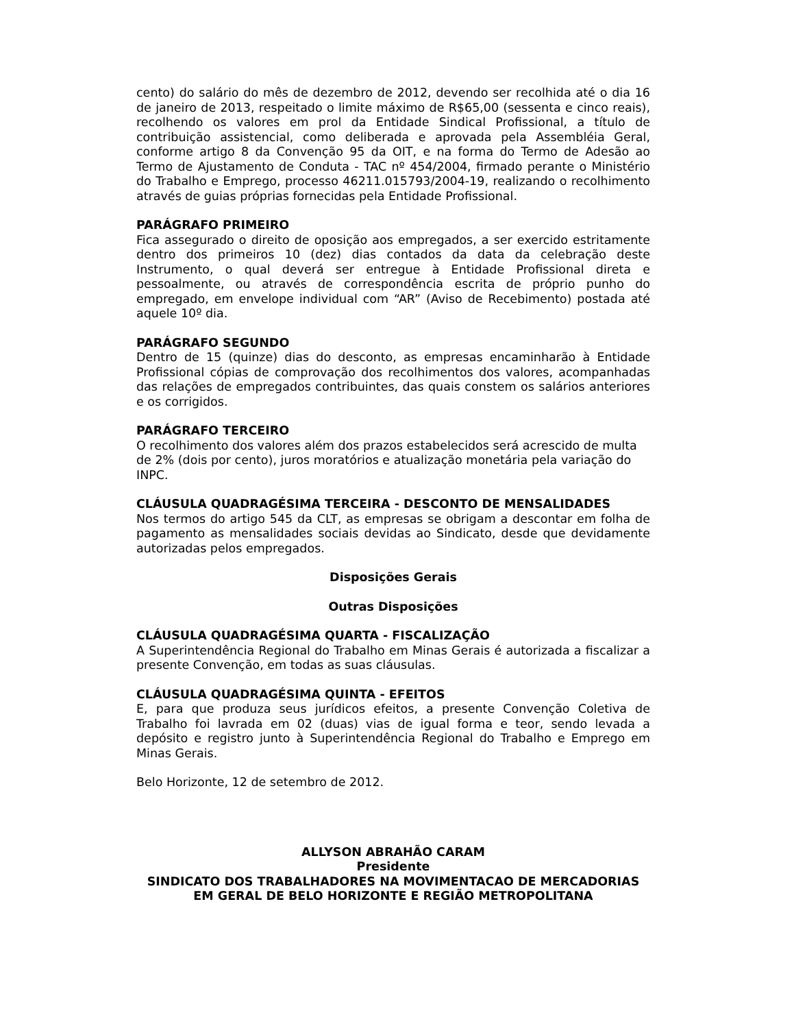cento) do salário do mês de dezembro de 2012, devendo ser recolhida até o dia 16 de janeiro de 2013, respeitado o limite máximo de R$65,00 (sessenta e cinco reais), recolhendo os valores em prol da Entidade Sindical Profissional, a título de contribuição assistencial, como deliberada e aprovada pela Assembléia Geral, conforme artigo 8 da Convenção 95 da OIT, e na forma do Termo de Adesão ao Termo de Ajustamento de Conduta - TAC nº 454/2004, firmado perante o Ministério do Trabalho e Emprego, processo 46211.015793/2004-19, realizando o recolhimento através de guias próprias fornecidas pela Entidade Profissional.
PARÁGRAFO PRIMEIRO
Fica assegurado o direito de oposição aos empregados, a ser exercido estritamente dentro dos primeiros 10 (dez) dias contados da data da celebração deste Instrumento, o qual deverá ser entregue à Entidade Profissional direta e pessoalmente, ou através de correspondência escrita de próprio punho do empregado, em envelope individual com “AR” (Aviso de Recebimento) postada até aquele 10º dia.
PARÁGRAFO SEGUNDO
Dentro de 15 (quinze) dias do desconto, as empresas encaminharão à Entidade Profissional cópias de comprovação dos recolhimentos dos valores, acompanhadas das relações de empregados contribuintes, das quais constem os salários anteriores e os corrigidos.
PARÁGRAFO TERCEIRO
O recolhimento dos valores além dos prazos estabelecidos será acrescido de multa de 2% (dois por cento), juros moratórios e atualização monetária pela variação do INPC.
CLÁUSULA QUADRAGÉSIMA TERCEIRA - DESCONTO DE MENSALIDADES
Nos termos do artigo 545 da CLT, as empresas se obrigam a descontar em folha de pagamento as mensalidades sociais devidas ao Sindicato, desde que devidamente autorizadas pelos empregados.
Disposições Gerais
Outras Disposições
CLÁUSULA QUADRAGÉSIMA QUARTA - FISCALIZAÇÃO
A Superintendência Regional do Trabalho em Minas Gerais é autorizada a fiscalizar a presente Convenção, em todas as suas cláusulas.
CLÁUSULA QUADRAGÉSIMA QUINTA - EFEITOS
E, para que produza seus jurídicos efeitos, a presente Convenção Coletiva de Trabalho foi lavrada em 02 (duas) vias de igual forma e teor, sendo levada a depósito e registro junto à Superintendência Regional do Trabalho e Emprego em Minas Gerais.
Belo Horizonte, 12 de setembro de 2012.
ALLYSON ABRAHÃO CARAM
Presidente
SINDICATO DOS TRABALHADORES NA MOVIMENTACAO DE MERCADORIAS EM GERAL DE BELO HORIZONTE E REGIÃO METROPOLITANA